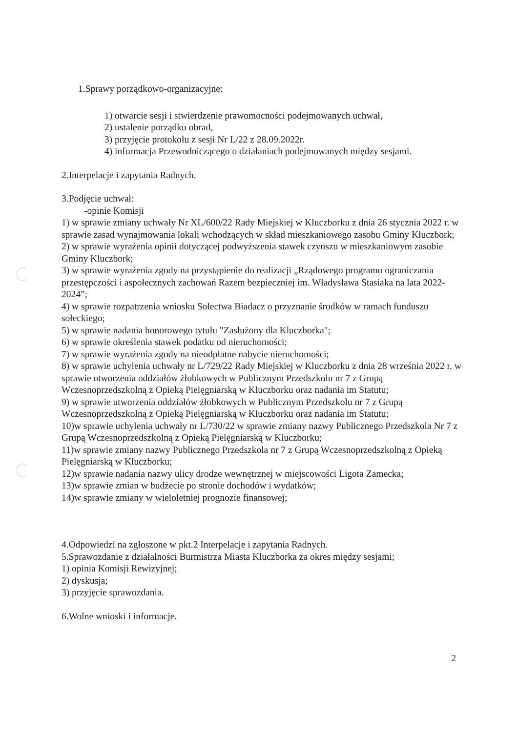1.Sprawy porządkowo-organizacyjne:
1) otwarcie sesji i stwierdzenie prawomocności podejmowanych uchwał,
2) ustalenie porządku obrad,
3) przyjęcie protokołu z sesji Nr L/22 z 28.09.2022r.
4) informacja Przewodniczącego o działaniach podejmowanych między sesjami.
2.Interpelacje i zapytania Radnych.
3.Podjęcie uchwał:
-opinie Komisji
1) w sprawie zmiany uchwały Nr XL/600/22 Rady Miejskiej w Kluczborku z dnia 26 stycznia 2022 r. w sprawie zasad wynajmowania lokali wchodzących w skład mieszkaniowego zasobu Gminy Kluczbork;
2) w sprawie wyrażenia opinii dotyczącej podwyższenia stawek czynszu w mieszkaniowym zasobie Gminy Kluczbork;
3) w sprawie wyrażenia zgody na przystąpienie do realizacji „Rządowego programu ograniczania przestępczości i aspołecznych zachowań Razem bezpieczniej im. Władysława Stasiaka na lata 2022-2024”;
4) w sprawie rozpatrzenia wniosku Sołectwa Biadacz o przyznanie środków w ramach funduszu sołeckiego;
5) w sprawie nadania honorowego tytułu "Zasłużony dla Kluczborka";
6) w sprawie określenia stawek podatku od nieruchomości;
7) w sprawie wyrażenia zgody na nieodpłatne nabycie nieruchomości;
8) w sprawie uchylenia uchwały nr L/729/22 Rady Miejskiej w Kluczborku z dnia 28 września 2022 r. w sprawie utworzenia oddziałów żłobkowych w Publicznym Przedszkolu nr 7 z Grupą Wczesnoprzedszkolną z Opieką Pielęgniarską w Kluczborku oraz nadania im Statutu;
9) w sprawie utworzenia oddziałów żłobkowych w Publicznym Przedszkolu nr 7 z Grupą Wczesnoprzedszkolną z Opieką Pielęgniarską w Kluczborku oraz nadania im Statutu;
10)w sprawie uchylenia uchwały nr L/730/22 w sprawie zmiany nazwy Publicznego Przedszkola Nr 7 z Grupą Wczesnoprzedszkolną z Opieką Pielęgniarską w Kluczborku;
11)w sprawie zmiany nazwy Publicznego Przedszkola nr 7 z Grupą Wczesnoprzedszkolną z Opieką Pielęgniarską w Kluczborku;
12)w sprawie nadania nazwy ulicy drodze wewnętrznej w miejscowości Ligota Zamecka;
13)w sprawie zmian w budżecie po stronie dochodów i wydatków;
14)w sprawie zmiany w wieloletniej prognozie finansowej;
4.Odpowiedzi na zgłoszone w pkt.2 Interpelacje i zapytania Radnych.
5.Sprawozdanie z działalności Burmistrza Miasta Kluczborka za okres między sesjami;
1) opinia Komisji Rewizyjnej;
2) dyskusja;
3) przyjęcie sprawozdania.
6.Wolne wnioski i informacje.
2